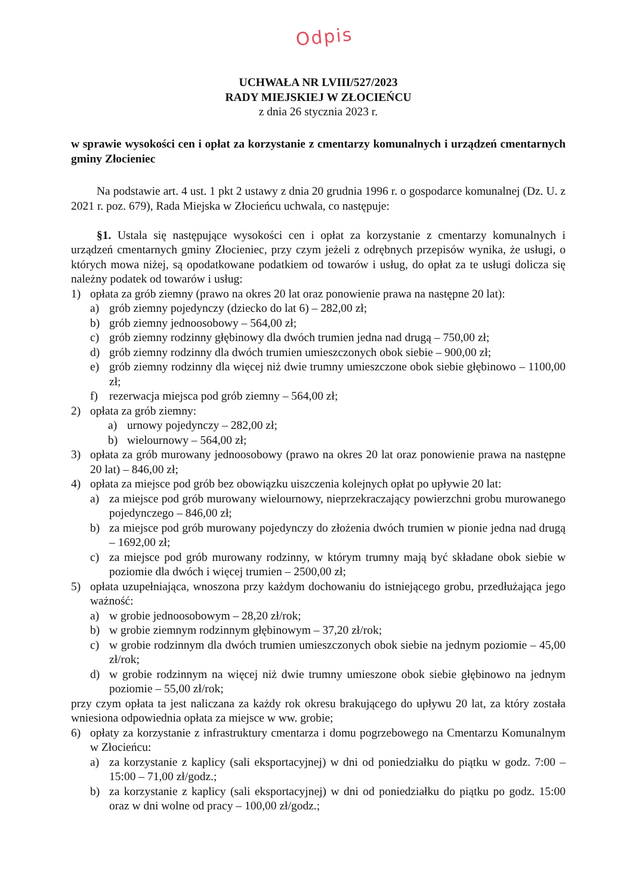Odpis
UCHWAŁA NR LVIII/527/2023
RADY MIEJSKIEJ W ZŁOCIEŃCU
z dnia 26 stycznia 2023 r.
w sprawie wysokości cen i opłat za korzystanie z cmentarzy komunalnych i urządzeń cmentarnych gminy Złocieniec
Na podstawie art. 4 ust. 1 pkt 2 ustawy z dnia 20 grudnia 1996 r. o gospodarce komunalnej (Dz. U. z 2021 r. poz. 679), Rada Miejska w Złocieńcu uchwala, co następuje:
§1. Ustala się następujące wysokości cen i opłat za korzystanie z cmentarzy komunalnych i urządzeń cmentarnych gminy Złocieniec, przy czym jeżeli z odrębnych przepisów wynika, że usługi, o których mowa niżej, są opodatkowane podatkiem od towarów i usług, do opłat za te usługi dolicza się należny podatek od towarów i usług:
1) opłata za grób ziemny (prawo na okres 20 lat oraz ponowienie prawa na następne 20 lat):
a) grób ziemny pojedynczy (dziecko do lat 6) – 282,00 zł;
b) grób ziemny jednoosobowy – 564,00 zł;
c) grób ziemny rodzinny głębinowy dla dwóch trumien jedna nad drugą – 750,00 zł;
d) grób ziemny rodzinny dla dwóch trumien umieszczonych obok siebie – 900,00 zł;
e) grób ziemny rodzinny dla więcej niż dwie trumny umieszczone obok siebie głębinowo – 1100,00 zł;
f) rezerwacja miejsca pod grób ziemny – 564,00 zł;
2) opłata za grób ziemny:
a) urnowy pojedynczy – 282,00 zł;
b) wielournowy – 564,00 zł;
3) opłata za grób murowany jednoosobowy (prawo na okres 20 lat oraz ponowienie prawa na następne 20 lat) – 846,00 zł;
4) opłata za miejsce pod grób bez obowiązku uiszczenia kolejnych opłat po upływie 20 lat:
a) za miejsce pod grób murowany wielournowy, nieprzekraczający powierzchni grobu murowanego pojedynczego – 846,00 zł;
b) za miejsce pod grób murowany pojedynczy do złożenia dwóch trumien w pionie jedna nad drugą – 1692,00 zł;
c) za miejsce pod grób murowany rodzinny, w którym trumny mają być składane obok siebie w poziomie dla dwóch i więcej trumien – 2500,00 zł;
5) opłata uzupełniająca, wnoszona przy każdym dochowaniu do istniejącego grobu, przedłużająca jego ważność:
a) w grobie jednoosobowym – 28,20 zł/rok;
b) w grobie ziemnym rodzinnym głębinowym – 37,20 zł/rok;
c) w grobie rodzinnym dla dwóch trumien umieszczonych obok siebie na jednym poziomie – 45,00 zł/rok;
d) w grobie rodzinnym na więcej niż dwie trumny umieszone obok siebie głębinowo na jednym poziomie – 55,00 zł/rok;
przy czym opłata ta jest naliczana za każdy rok okresu brakującego do upływu 20 lat, za który została wniesiona odpowiednia opłata za miejsce w ww. grobie;
6) opłaty za korzystanie z infrastruktury cmentarza i domu pogrzebowego na Cmentarzu Komunalnym w Złocieńcu:
a) za korzystanie z kaplicy (sali eksportacyjnej) w dni od poniedziałku do piątku w godz. 7:00 – 15:00 – 71,00 zł/godz.;
b) za korzystanie z kaplicy (sali eksportacyjnej) w dni od poniedziałku do piątku po godz. 15:00 oraz w dni wolne od pracy – 100,00 zł/godz.;